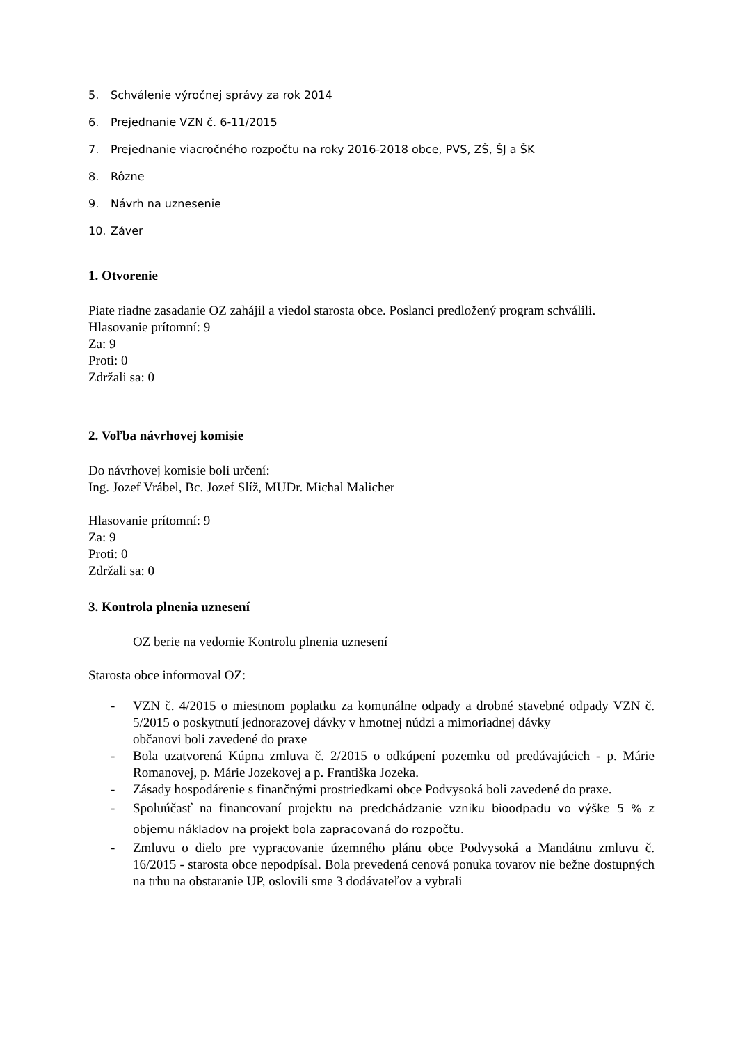5. Schválenie výročnej správy za rok 2014
6. Prejednanie VZN č. 6-11/2015
7. Prejednanie viacročného rozpočtu na roky 2016-2018 obce, PVS, ZŠ, ŠJ a ŠK
8. Rôzne
9. Návrh na uznesenie
10. Záver
1. Otvorenie
Piate riadne zasadanie OZ zahájil a viedol starosta obce. Poslanci predložený program schválili.
Hlasovanie prítomní: 9
Za: 9
Proti: 0
Zdržali sa: 0
2. Voľba návrhovej komisie
Do návrhovej komisie boli určení:
Ing. Jozef Vrábel, Bc. Jozef Slíž, MUDr. Michal Malicher
Hlasovanie prítomní: 9
Za: 9
Proti: 0
Zdržali sa: 0
3. Kontrola plnenia uznesení
OZ berie na vedomie Kontrolu plnenia uznesení
Starosta obce informoval OZ:
- VZN č. 4/2015 o miestnom poplatku za komunálne odpady a drobné stavebné odpady VZN č. 5/2015 o poskytnutí jednorazovej dávky v hmotnej núdzi a mimoriadnej dávky
občanovi boli zavedené do praxe
- Bola uzatvorená Kúpna zmluva č. 2/2015 o odkúpení pozemku od predávajúcich - p. Márie Romanovej, p. Márie Jozekovej a p. Františka Jozeka.
- Zásady hospodárenie s finančnými prostriedkami obce Podvysoká boli zavedené do praxe.
- Spoluúčasť na financovaní projektu na predchádzanie vzniku bioodpadu vo výške 5 % z objemu nákladov na projekt bola zapracovaná do rozpočtu.
- Zmluvu o dielo pre vypracovanie územného plánu obce Podvysoká a Mandátnu zmluvu č. 16/2015 - starosta obce nepodpísal. Bola prevedená cenová ponuka tovarov nie bežne dostupných na trhu na obstaranie UP, oslovili sme 3 dodávateľov a vybrali